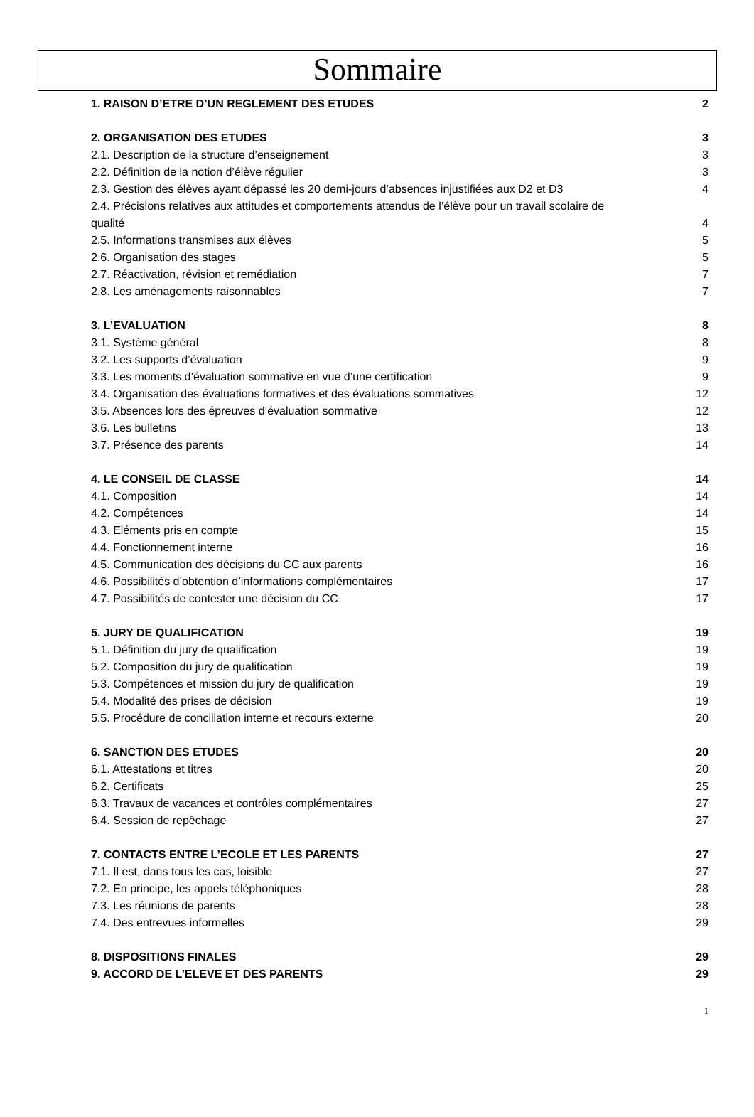Sommaire
1. RAISON D’ETRE D’UN REGLEMENT DES ETUDES 2
2. ORGANISATION DES ETUDES 3
2.1. Description de la structure d’enseignement 3
2.2. Définition de la notion d’élève régulier 3
2.3. Gestion des élèves ayant dépassé les 20 demi-jours d’absences injustifiées aux D2 et D3 4
2.4. Précisions relatives aux attitudes et comportements attendus de l’élève pour un travail scolaire de
qualité 4
2.5. Informations transmises aux élèves 5
2.6. Organisation des stages 5
2.7. Réactivation, révision et remédiation 7
2.8. Les aménagements raisonnables 7
3. L’EVALUATION 8
3.1. Système général 8
3.2. Les supports d’évaluation 9
3.3. Les moments d’évaluation sommative en vue d’une certification 9
3.4. Organisation des évaluations formatives et des évaluations sommatives 12
3.5. Absences lors des épreuves d’évaluation sommative 12
3.6. Les bulletins 13
3.7. Présence des parents 14
4. LE CONSEIL DE CLASSE 14
4.1. Composition 14
4.2. Compétences 14
4.3. Eléments pris en compte 15
4.4. Fonctionnement interne 16
4.5. Communication des décisions du CC aux parents 16
4.6. Possibilités d’obtention d’informations complémentaires 17
4.7. Possibilités de contester une décision du CC 17
5. JURY DE QUALIFICATION 19
5.1. Définition du jury de qualification 19
5.2. Composition du jury de qualification 19
5.3. Compétences et mission du jury de qualification 19
5.4. Modalité des prises de décision 19
5.5. Procédure de conciliation interne et recours externe 20
6. SANCTION DES ETUDES 20
6.1. Attestations et titres 20
6.2. Certificats 25
6.3. Travaux de vacances et contrôles complémentaires 27
6.4. Session de repêchage 27
7. CONTACTS ENTRE L’ECOLE ET LES PARENTS 27
7.1. Il est, dans tous les cas, loisible 27
7.2. En principe, les appels téléphoniques 28
7.3. Les réunions de parents 28
7.4. Des entrevues informelles 29
8. DISPOSITIONS FINALES 29
9. ACCORD DE L’ELEVE ET DES PARENTS 29
1